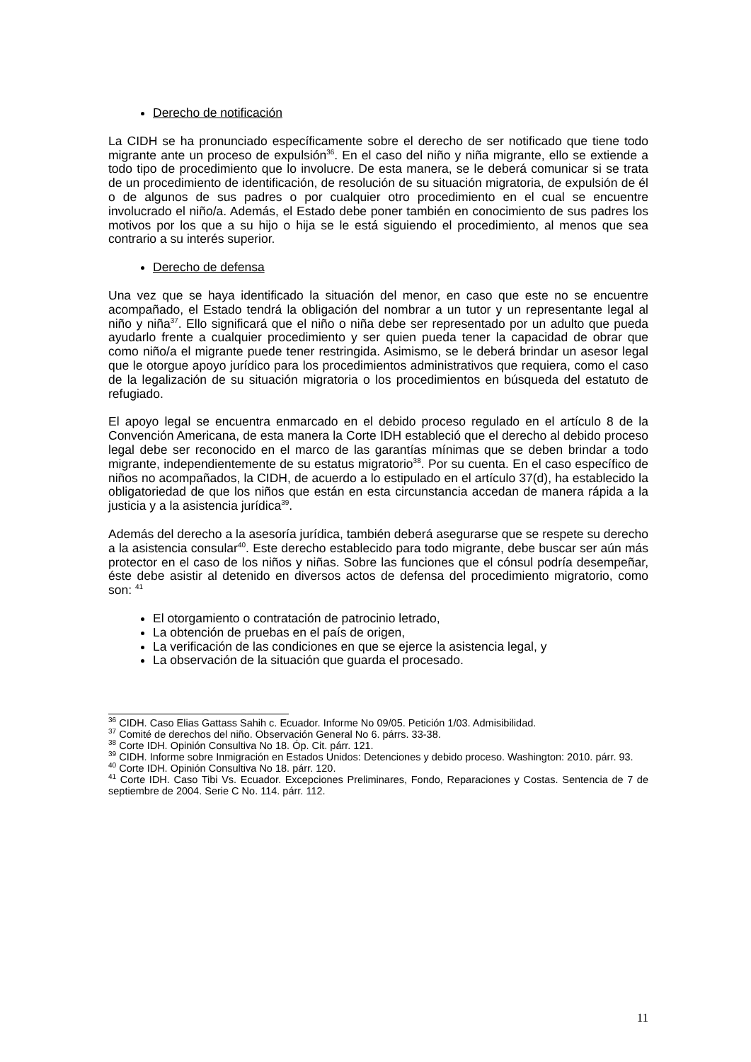Derecho de notificación
La CIDH se ha pronunciado específicamente sobre el derecho de ser notificado que tiene todo migrante ante un proceso de expulsión<sup>36</sup>. En el caso del niño y niña migrante, ello se extiende a todo tipo de procedimiento que lo involucre. De esta manera, se le deberá comunicar si se trata de un procedimiento de identificación, de resolución de su situación migratoria, de expulsión de él o de algunos de sus padres o por cualquier otro procedimiento en el cual se encuentre involucrado el niño/a. Además, el Estado debe poner también en conocimiento de sus padres los motivos por los que a su hijo o hija se le está siguiendo el procedimiento, al menos que sea contrario a su interés superior.
Derecho de defensa
Una vez que se haya identificado la situación del menor, en caso que este no se encuentre acompañado, el Estado tendrá la obligación del nombrar a un tutor y un representante legal al niño y niña<sup>37</sup>. Ello significará que el niño o niña debe ser representado por un adulto que pueda ayudarlo frente a cualquier procedimiento y ser quien pueda tener la capacidad de obrar que como niño/a el migrante puede tener restringida. Asimismo, se le deberá brindar un asesor legal que le otorgue apoyo jurídico para los procedimientos administrativos que requiera, como el caso de la legalización de su situación migratoria o los procedimientos en búsqueda del estatuto de refugiado.
El apoyo legal se encuentra enmarcado en el debido proceso regulado en el artículo 8 de la Convención Americana, de esta manera la Corte IDH estableció que el derecho al debido proceso legal debe ser reconocido en el marco de las garantías mínimas que se deben brindar a todo migrante, independientemente de su estatus migratorio<sup>38</sup>. Por su cuenta. En el caso específico de niños no acompañados, la CIDH, de acuerdo a lo estipulado en el artículo 37(d), ha establecido la obligatoriedad de que los niños que están en esta circunstancia accedan de manera rápida a la justicia y a la asistencia jurídica<sup>39</sup>.
Además del derecho a la asesoría jurídica, también deberá asegurarse que se respete su derecho a la asistencia consular<sup>40</sup>. Este derecho establecido para todo migrante, debe buscar ser aún más protector en el caso de los niños y niñas. Sobre las funciones que el cónsul podría desempeñar, éste debe asistir al detenido en diversos actos de defensa del procedimiento migratorio, como son: <sup>41</sup>
El otorgamiento o contratación de patrocinio letrado,
La obtención de pruebas en el país de origen,
La verificación de las condiciones en que se ejerce la asistencia legal, y
La observación de la situación que guarda el procesado.
<sup>36</sup> CIDH. Caso Elias Gattass Sahih c. Ecuador. Informe No 09/05. Petición 1/03. Admisibilidad.
<sup>37</sup> Comité de derechos del niño. Observación General No 6. párrs. 33-38.
<sup>38</sup> Corte IDH. Opinión Consultiva No 18. Óp. Cit. párr. 121.
<sup>39</sup> CIDH. Informe sobre Inmigración en Estados Unidos: Detenciones y debido proceso. Washington: 2010. párr. 93.
<sup>40</sup> Corte IDH. Opinión Consultiva No 18. párr. 120.
<sup>41</sup> Corte IDH. Caso Tibi Vs. Ecuador. Excepciones Preliminares, Fondo, Reparaciones y Costas. Sentencia de 7 de septiembre de 2004. Serie C No. 114. párr. 112.
11